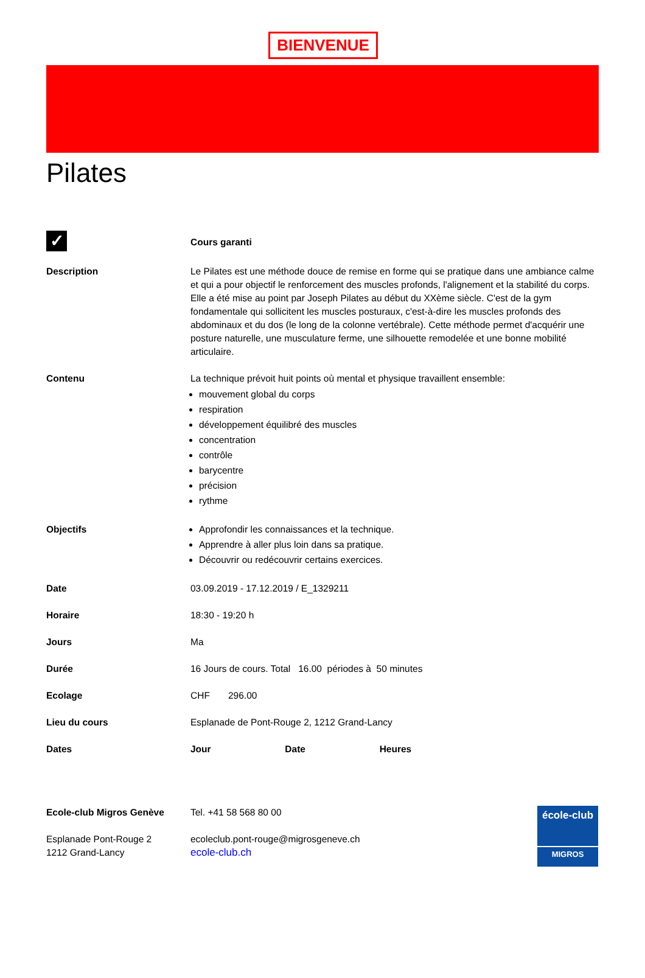BIENVENUE
Pilates
| ✓ | Cours garanti |
| Description | Le Pilates est une méthode douce de remise en forme qui se pratique dans une ambiance calme et qui a pour objectif le renforcement des muscles profonds, l'alignement et la stabilité du corps. Elle a été mise au point par Joseph Pilates au début du XXème siècle. C'est de la gym fondamentale qui sollicitent les muscles posturaux, c'est-à-dire les muscles profonds des abdominaux et du dos (le long de la colonne vertébrale). Cette méthode permet d'acquérir une posture naturelle, une musculature ferme, une silhouette remodelée et une bonne mobilité articulaire. |
| Contenu | La technique prévoit huit points où mental et physique travaillent ensemble: mouvement global du corps respiration développement équilibré des muscles concentration contrôle barycentre précision rythme |
| Objectifs | Approfondir les connaissances et la technique. Apprendre à aller plus loin dans sa pratique. Découvrir ou redécouvrir certains exercices. |
| Date | 03.09.2019 - 17.12.2019 / E_1329211 |
| Horaire | 18:30 - 19:20 h |
| Jours | Ma |
| Durée | 16 Jours de cours. Total 16.00 périodes à 50 minutes |
| Ecolage | CHF 296.00 |
| Lieu du cours | Esplanade de Pont-Rouge 2, 1212 Grand-Lancy |
| Dates | Jour Date Heures |
Ecole-club Migros Genève
Esplanade Pont-Rouge 2
1212 Grand-Lancy
Tel. +41 58 568 80 00
ecoleclub.pont-rouge@migrosgeneve.ch
ecole-club.ch
école-club
MIGROS